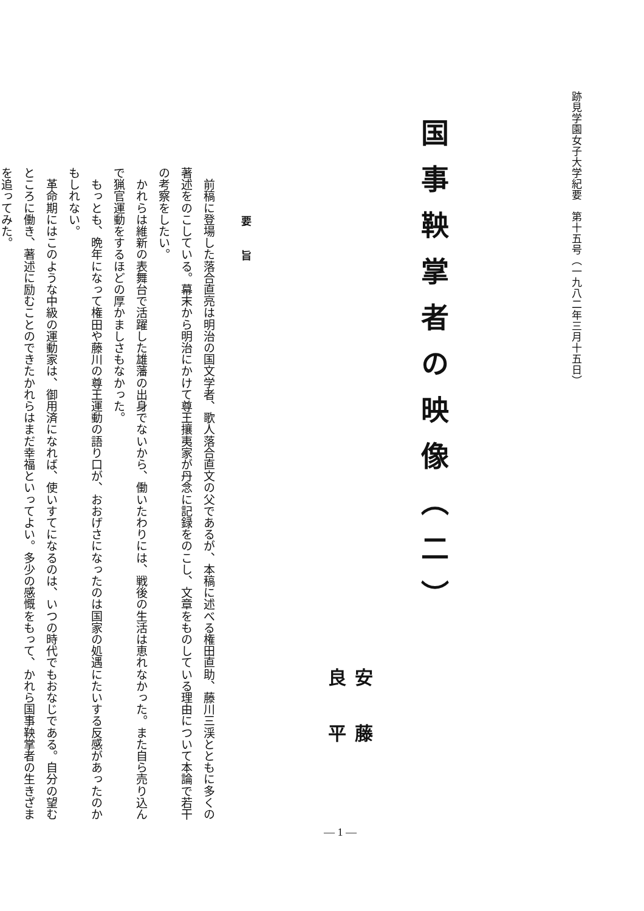跡見学園女子大学紀要　第十五号（一九八二年三月十五日）
国事鞅掌者の映像（二）
安藤良平
要旨
　前稿に登場した落合直亮は明治の国文学者、歌人落合直文の父であるが、本稿に述べる権田直助、藤川三渓とともに多くの著述をのこしている。幕末から明治にかけて尊王攘夷家が丹念に記録をのこし、文章をものしている理由について本論で若干の考察をしたい。
　かれらは維新の表舞台で活躍した雄藩の出身でないから、働いたわりには、戦後の生活は恵れなかった。また自ら売り込んで猟官運動をするほどの厚かましさもなかった。
　もっとも、晩年になって権田や藤川の尊王運動の語り口が、おおげさになったのは国家の処遇にたいする反感があったのかもしれない。
　革命期にはこのような中級の運動家は、御用済になれば、使いすてになるのは、いつの時代でもおなじである。自分の望むところに働き、著述に励むことのできたかれらはまだ幸福といってよい。多少の感慨をもって、かれら国事鞅掌者の生きざまを追ってみた。
— 1 —